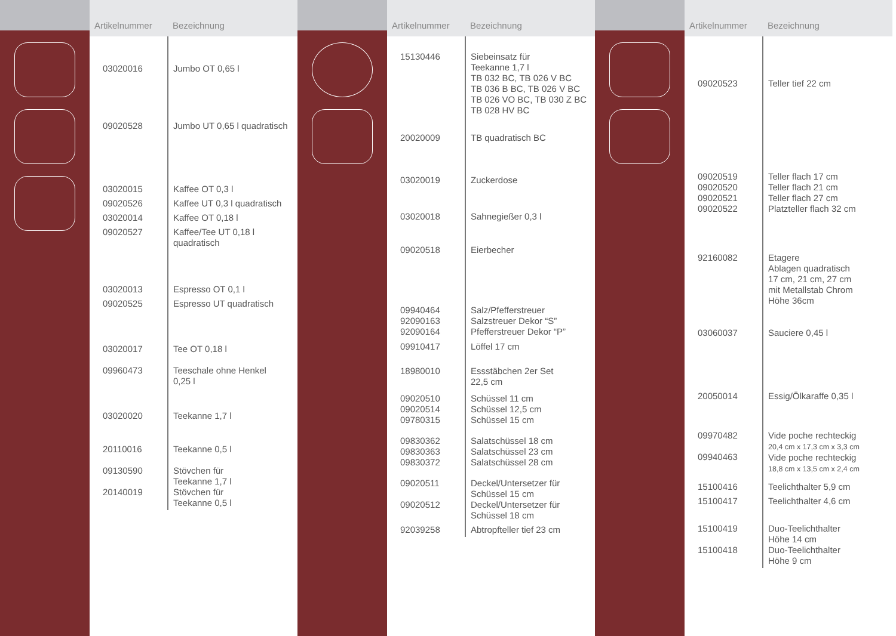| Artikelnummer | Bezeichnung |
| --- | --- |
| 03020016 | Jumbo OT 0,65 l |
| 09020528 | Jumbo UT 0,65 l quadratisch |
| 03020015 | Kaffee OT 0,3 l |
| 09020526 | Kaffee UT 0,3 l quadratisch |
| 03020014 | Kaffee OT 0,18 l |
| 09020527 | Kaffee/Tee UT 0,18 l quadratisch |
| 03020013 | Espresso OT 0,1 l |
| 09020525 | Espresso UT quadratisch |
| 03020017 | Tee OT 0,18 l |
| 09960473 | Teeschale ohne Henkel 0,25 l |
| 03020020 | Teekanne 1,7 l |
| 20110016 | Teekanne 0,5 l |
| 09130590 20140019 | Stövchen für Teekanne 1,7 l Stövchen für Teekanne 0,5 l |
| Artikelnummer | Bezeichnung |
| --- | --- |
| 15130446 | Siebeinsatz für Teekanne 1,7 l TB 032 BC, TB 026 V BC TB 036 B BC, TB 026 V BC TB 026 VO BC, TB 030 Z BC TB 028 HV BC |
| 20020009 | TB quadratisch BC |
| 03020019 | Zuckerdose |
| 03020018 | Sahnegießer 0,3 l |
| 09020518 | Eierbecher |
| 09940464 92090163 92090164 | Salz/Pfefferstreuer Salzstreuer Dekor “S” Pfefferstreuer Dekor “P” |
| 09910417 | Löffel 17 cm |
| 18980010 | Essstäbchen 2er Set 22,5 cm |
| 09020510 09020514 09780315 | Schüssel 11 cm Schüssel 12,5 cm Schüssel 15 cm |
| 09830362 09830363 09830372 | Salatschüssel 18 cm Salatschüssel 23 cm Salatschüssel 28 cm |
| 09020511 09020512 | Deckel/Untersetzer für Schüssel 15 cm Deckel/Untersetzer für Schüssel 18 cm |
| 92039258 | Abtropfteller tief 23 cm |
| Artikelnummer | Bezeichnung |
| --- | --- |
| 09020523 | Teller tief 22 cm |
| 09020519 09020520 09020521 09020522 | Teller flach 17 cm Teller flach 21 cm Teller flach 27 cm Platzteller flach 32 cm |
| 92160082 | Etagere Ablagen quadratisch 17 cm, 21 cm, 27 cm mit Metallstab Chrom Höhe 36cm |
| 03060037 | Sauciere 0,45 l |
| 20050014 | Essig/Ölkaraffe 0,35 l |
| 09970482 09940463 | Vide poche rechteckig 20,4 cm x 17,3 cm x 3,3 cm Vide poche rechteckig 18,8 cm x 13,5 cm x 2,4 cm |
| 15100416 | Teelichthalter 5,9 cm |
| 15100417 | Teelichthalter 4,6 cm |
| 15100419 15100418 | Duo-Teelichthalter Höhe 14 cm Duo-Teelichthalter Höhe 9 cm |